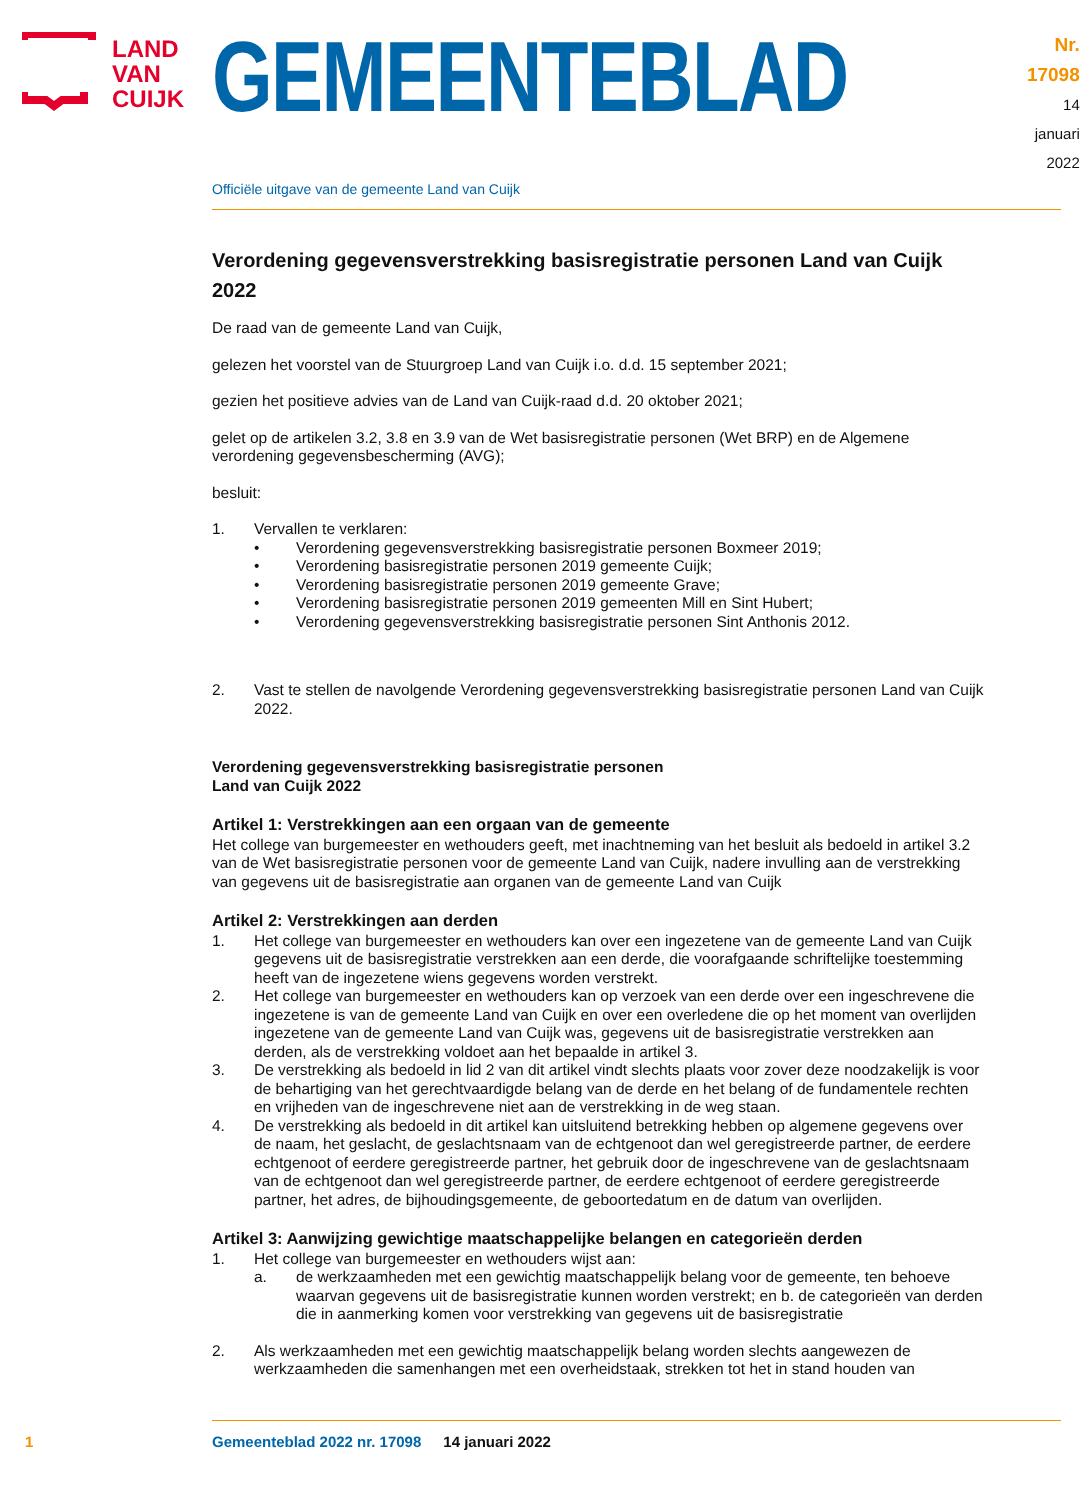LAND
VAN
CUIJK
GEMEENTEBLAD
Nr. 17098
14 januari
2022
Officiële uitgave van de gemeente Land van Cuijk
Verordening gegevensverstrekking basisregistratie personen Land van Cuijk 2022
De raad van de gemeente Land van Cuijk,
gelezen het voorstel van de Stuurgroep Land van Cuijk i.o. d.d. 15 september 2021;
gezien het positieve advies van de Land van Cuijk-raad d.d. 20 oktober 2021;
gelet op de artikelen 3.2, 3.8 en 3.9 van de Wet basisregistratie personen (Wet BRP) en de Algemene verordening gegevensbescherming (AVG);
besluit:
1. Vervallen te verklaren:
• Verordening gegevensverstrekking basisregistratie personen Boxmeer 2019;
• Verordening basisregistratie personen 2019 gemeente Cuijk;
• Verordening basisregistratie personen 2019 gemeente Grave;
• Verordening basisregistratie personen 2019 gemeenten Mill en Sint Hubert;
• Verordening gegevensverstrekking basisregistratie personen Sint Anthonis 2012.
2. Vast te stellen de navolgende Verordening gegevensverstrekking basisregistratie personen Land van Cuijk 2022.
Verordening gegevensverstrekking basisregistratie personen
Land van Cuijk 2022
Artikel 1: Verstrekkingen aan een orgaan van de gemeente
Het college van burgemeester en wethouders geeft, met inachtneming van het besluit als bedoeld in artikel 3.2 van de Wet basisregistratie personen voor de gemeente Land van Cuijk, nadere invulling aan de verstrekking van gegevens uit de basisregistratie aan organen van de gemeente Land van Cuijk
Artikel 2: Verstrekkingen aan derden
1. Het college van burgemeester en wethouders kan over een ingezetene van de gemeente Land van Cuijk gegevens uit de basisregistratie verstrekken aan een derde, die voorafgaande schriftelijke toestemming heeft van de ingezetene wiens gegevens worden verstrekt.
2. Het college van burgemeester en wethouders kan op verzoek van een derde over een ingeschrevene die ingezetene is van de gemeente Land van Cuijk en over een overledene die op het moment van overlijden ingezetene van de gemeente Land van Cuijk was, gegevens uit de basisregistratie verstrekken aan derden, als de verstrekking voldoet aan het bepaalde in artikel 3.
3. De verstrekking als bedoeld in lid 2 van dit artikel vindt slechts plaats voor zover deze noodzakelijk is voor de behartiging van het gerechtvaardigde belang van de derde en het belang of de fundamentele rechten en vrijheden van de ingeschrevene niet aan de verstrekking in de weg staan.
4. De verstrekking als bedoeld in dit artikel kan uitsluitend betrekking hebben op algemene gegevens over de naam, het geslacht, de geslachtsnaam van de echtgenoot dan wel geregistreerde partner, de eerdere echtgenoot of eerdere geregistreerde partner, het gebruik door de ingeschrevene van de geslachtsnaam van de echtgenoot dan wel geregistreerde partner, de eerdere echtgenoot of eerdere geregistreerde partner, het adres, de bijhoudingsgemeente, de geboortedatum en de datum van overlijden.
Artikel 3: Aanwijzing gewichtige maatschappelijke belangen en categorieën derden
1. Het college van burgemeester en wethouders wijst aan:
a. de werkzaamheden met een gewichtig maatschappelijk belang voor de gemeente, ten behoeve waarvan gegevens uit de basisregistratie kunnen worden verstrekt; en b. de categorieën van derden die in aanmerking komen voor verstrekking van gegevens uit de basisregistratie
2. Als werkzaamheden met een gewichtig maatschappelijk belang worden slechts aangewezen de werkzaamheden die samenhangen met een overheidstaak, strekken tot het in stand houden van
1 Gemeenteblad 2022 nr. 17098 14 januari 2022